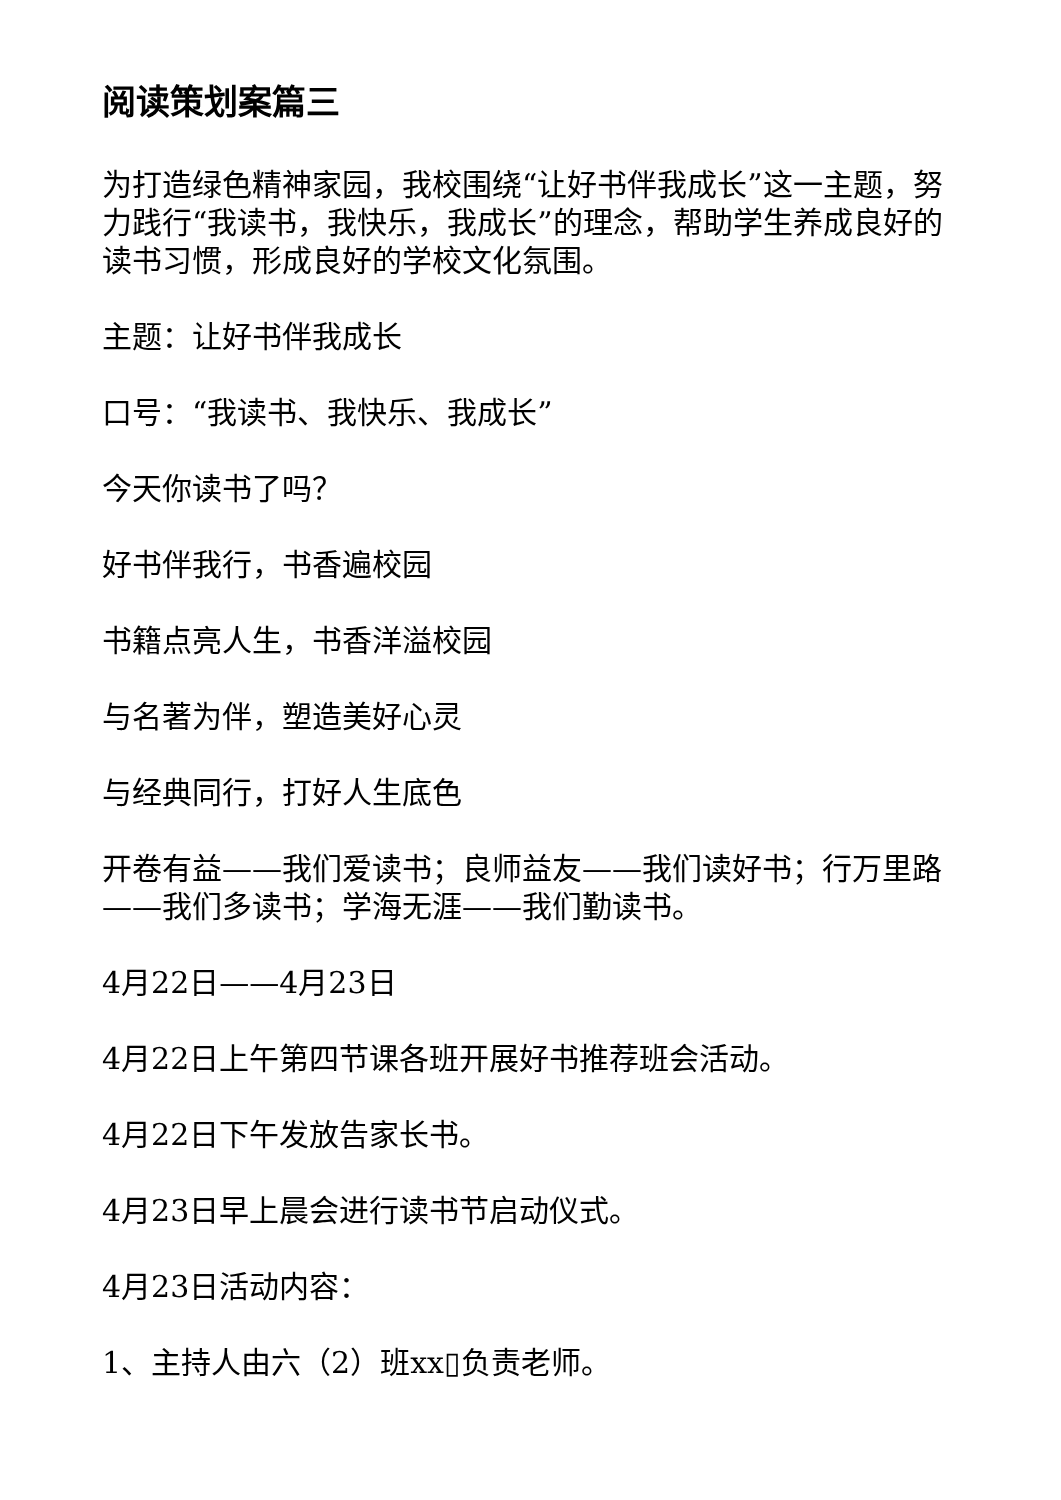阅读策划案篇三
为打造绿色精神家园，我校围绕“让好书伴我成长”这一主题，努力践行“我读书，我快乐，我成长”的理念，帮助学生养成良好的读书习惯，形成良好的学校文化氛围。
主题：让好书伴我成长
口号：“我读书、我快乐、我成长”
今天你读书了吗？
好书伴我行，书香遍校园
书籍点亮人生，书香洋溢校园
与名著为伴，塑造美好心灵
与经典同行，打好人生底色
开卷有益——我们爱读书；良师益友——我们读好书；行万里路——我们多读书；学海无涯——我们勤读书。
4月22日——4月23日
4月22日上午第四节课各班开展好书推荐班会活动。
4月22日下午发放告家长书。
4月23日早上晨会进行读书节启动仪式。
4月23日活动内容：
1、主持人由六（2）班xx▯负责老师。